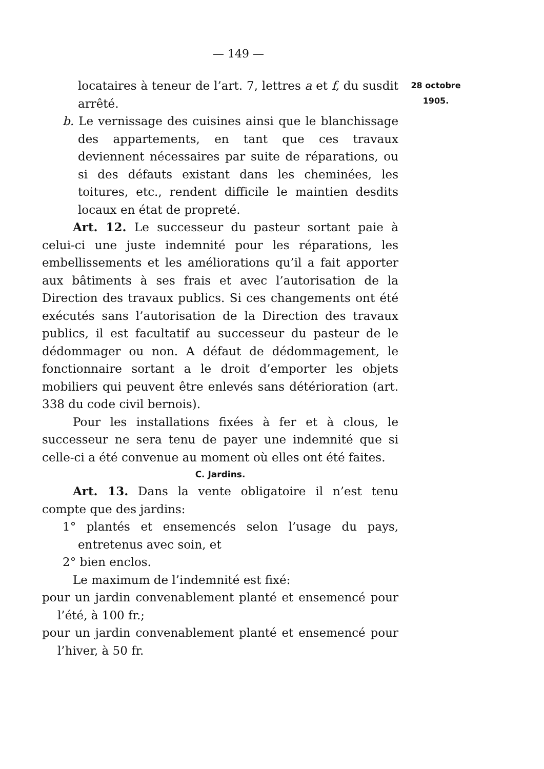— 149 —
28 octobre
1905.
locataires à teneur de l’art. 7, lettres a et f, du susdit arrêté.
b. Le vernissage des cuisines ainsi que le blanchissage des appartements, en tant que ces travaux deviennent nécessaires par suite de réparations, ou si des défauts existant dans les cheminées, les toitures, etc., rendent difficile le maintien desdits locaux en état de propreté.
Art. 12. Le successeur du pasteur sortant paie à celui-ci une juste indemnité pour les réparations, les embellissements et les améliorations qu’il a fait apporter aux bâtiments à ses frais et avec l’autorisation de la Direction des travaux publics. Si ces changements ont été exécutés sans l’autorisation de la Direction des travaux publics, il est facultatif au successeur du pasteur de le dédommager ou non. A défaut de dédommagement, le fonctionnaire sortant a le droit d’emporter les objets mobiliers qui peuvent être enlevés sans détérioration (art. 338 du code civil bernois).
Pour les installations fixées à fer et à clous, le successeur ne sera tenu de payer une indemnité que si celle-ci a été convenue au moment où elles ont été faites.
C. Jardins.
Art. 13. Dans la vente obligatoire il n’est tenu compte que des jardins:
1° plantés et ensemencés selon l’usage du pays, entretenus avec soin, et
2° bien enclos.
Le maximum de l’indemnité est fixé:
pour un jardin convenablement planté et ensemencé pour l’été, à 100 fr.;
pour un jardin convenablement planté et ensemencé pour l’hiver, à 50 fr.